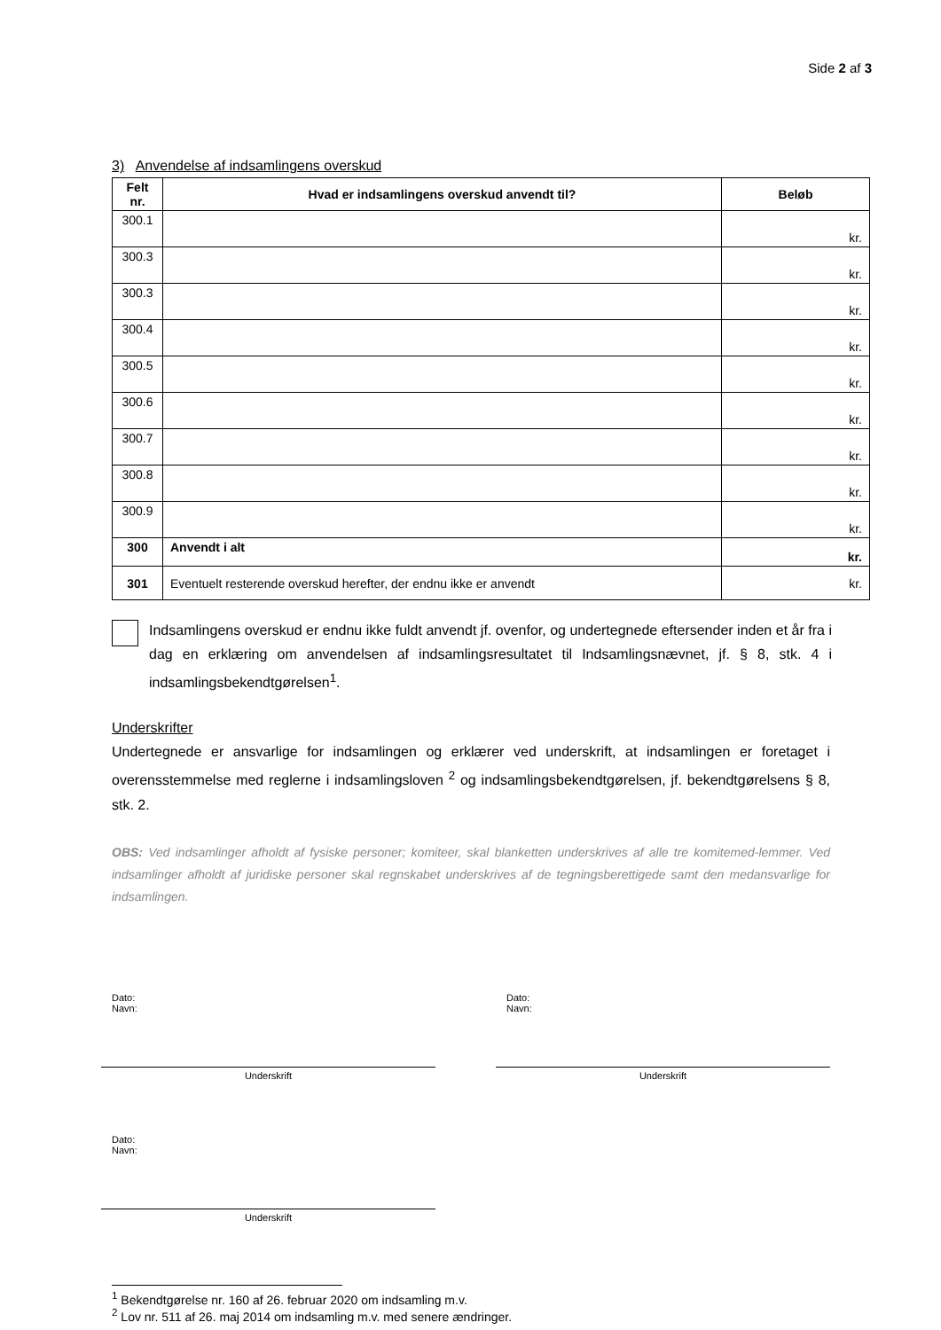Side 2 af 3
3) Anvendelse af indsamlingens overskud
| Felt nr. | Hvad er indsamlingens overskud anvendt til? | Beløb |
| --- | --- | --- |
| 300.1 | | kr. |
| 300.3 | | kr. |
| 300.3 | | kr. |
| 300.4 | | kr. |
| 300.5 | | kr. |
| 300.6 | | kr. |
| 300.7 | | kr. |
| 300.8 | | kr. |
| 300.9 | | kr. |
| 300 | Anvendt i alt | kr. |
| 301 | Eventuelt resterende overskud herefter, der endnu ikke er anvendt | kr. |
Indsamlingens overskud er endnu ikke fuldt anvendt jf. ovenfor, og undertegnede eftersender inden et år fra i dag en erklæring om anvendelsen af indsamlingsresultatet til Indsamlingsnævnet, jf. § 8, stk. 4 i indsamlingsbekendtgørelsen<sup>1</sup>.
Underskrifter
Undertegnede er ansvarlige for indsamlingen og erklærer ved underskrift, at indsamlingen er foretaget i overensstemmelse med reglerne i indsamlingsloven <sup>2</sup> og indsamlingsbekendtgørelsen, jf. bekendtgørelsens § 8, stk. 2.
OBS: Ved indsamlinger afholdt af fysiske personer; komiteer, skal blanketten underskrives af alle tre komitemed-lemmer. Ved indsamlinger afholdt af juridiske personer skal regnskabet underskrives af de tegningsberettigede samt den medansvarlige for indsamlingen.
Dato:
Navn:
Underskrift
Dato:
Navn:
Underskrift
Dato:
Navn:
Underskrift
<sup>1</sup> Bekendtgørelse nr. 160 af 26. februar 2020 om indsamling m.v.
<sup>2</sup> Lov nr. 511 af 26. maj 2014 om indsamling m.v. med senere ændringer.